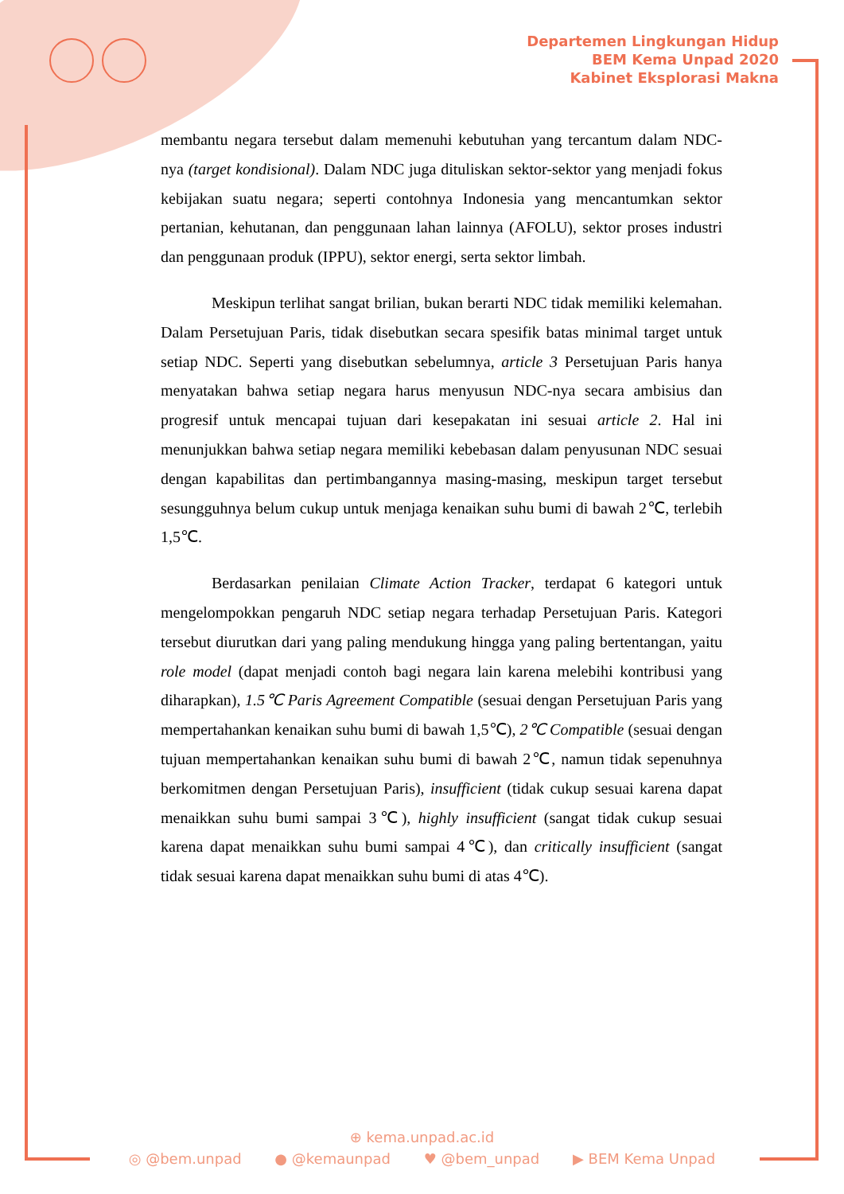Departemen Lingkungan Hidup
BEM Kema Unpad 2020
Kabinet Eksplorasi Makna
membantu negara tersebut dalam memenuhi kebutuhan yang tercantum dalam NDC-nya (target kondisional). Dalam NDC juga dituliskan sektor-sektor yang menjadi fokus kebijakan suatu negara; seperti contohnya Indonesia yang mencantumkan sektor pertanian, kehutanan, dan penggunaan lahan lainnya (AFOLU), sektor proses industri dan penggunaan produk (IPPU), sektor energi, serta sektor limbah.
Meskipun terlihat sangat brilian, bukan berarti NDC tidak memiliki kelemahan. Dalam Persetujuan Paris, tidak disebutkan secara spesifik batas minimal target untuk setiap NDC. Seperti yang disebutkan sebelumnya, article 3 Persetujuan Paris hanya menyatakan bahwa setiap negara harus menyusun NDC-nya secara ambisius dan progresif untuk mencapai tujuan dari kesepakatan ini sesuai article 2. Hal ini menunjukkan bahwa setiap negara memiliki kebebasan dalam penyusunan NDC sesuai dengan kapabilitas dan pertimbangannya masing-masing, meskipun target tersebut sesungguhnya belum cukup untuk menjaga kenaikan suhu bumi di bawah 2℃, terlebih 1,5℃.
Berdasarkan penilaian Climate Action Tracker, terdapat 6 kategori untuk mengelompokkan pengaruh NDC setiap negara terhadap Persetujuan Paris. Kategori tersebut diurutkan dari yang paling mendukung hingga yang paling bertentangan, yaitu role model (dapat menjadi contoh bagi negara lain karena melebihi kontribusi yang diharapkan), 1.5℃ Paris Agreement Compatible (sesuai dengan Persetujuan Paris yang mempertahankan kenaikan suhu bumi di bawah 1,5℃), 2℃ Compatible (sesuai dengan tujuan mempertahankan kenaikan suhu bumi di bawah 2℃, namun tidak sepenuhnya berkomitmen dengan Persetujuan Paris), insufficient (tidak cukup sesuai karena dapat menaikkan suhu bumi sampai 3℃), highly insufficient (sangat tidak cukup sesuai karena dapat menaikkan suhu bumi sampai 4℃), dan critically insufficient (sangat tidak sesuai karena dapat menaikkan suhu bumi di atas 4℃).
⊕ kema.unpad.ac.id
◎ @bem.unpad ● @kemaunpad ♥ @bem_unpad ▶ BEM Kema Unpad